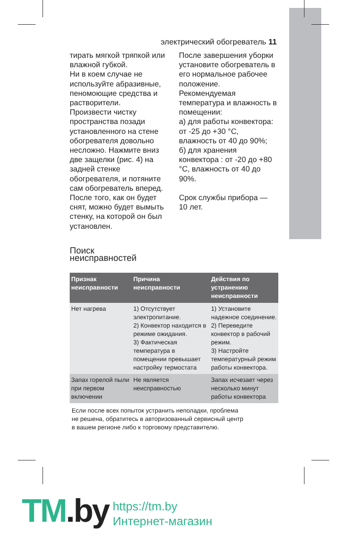электрический обогреватель 11
тирать мягкой тряпкой или влажной губкой.
Ни в коем случае не используйте абразивные, пеномоющие средства и растворители.
Произвести чистку пространства позади установленного на стене обогревателя довольно несложно. Нажмите вниз две защелки (рис. 4) на задней стенке обогревателя, и потяните сам обогреватель вперед. После того, как он будет снят, можно будет вымыть стенку, на которой он был установлен.
После завершения уборки установите обогреватель в его нормальное рабочее положение.
Рекомендуемая температура и влажность в помещении:
а) для работы конвектора: от -25 до +30 °C, влажность от 40 до 90%;
б) для хранения конвектора : от -20 до +80 °C, влажность от 40 до 90%.
Срок службы прибора — 10 лет.
Поиск
неисправностей
| Признак неисправности | Причина неисправности | Действия по устранению неисправности |
| --- | --- | --- |
| Нет нагрева | 1) Отсутствует электропитание. 2) Конвектор находится в режиме ожидания. 3) Фактическая температура в помещении превышает настройку термостата | 1) Установите надежное соединение. 2) Переведите конвектор в рабочий режим. 3) Настройте температурный режим работы конвектора. |
| Запах горелой пыли при первом включении | Не является неисправностью | Запах исчезает через несколько минут работы конвектора |
Если после всех попыток устранить неполадки, проблема
не решена, обратитесь в авторизованный сервисный центр
в вашем регионе либо к торговому представителю.
TM.by
https://tm.by
Интернет-магазин